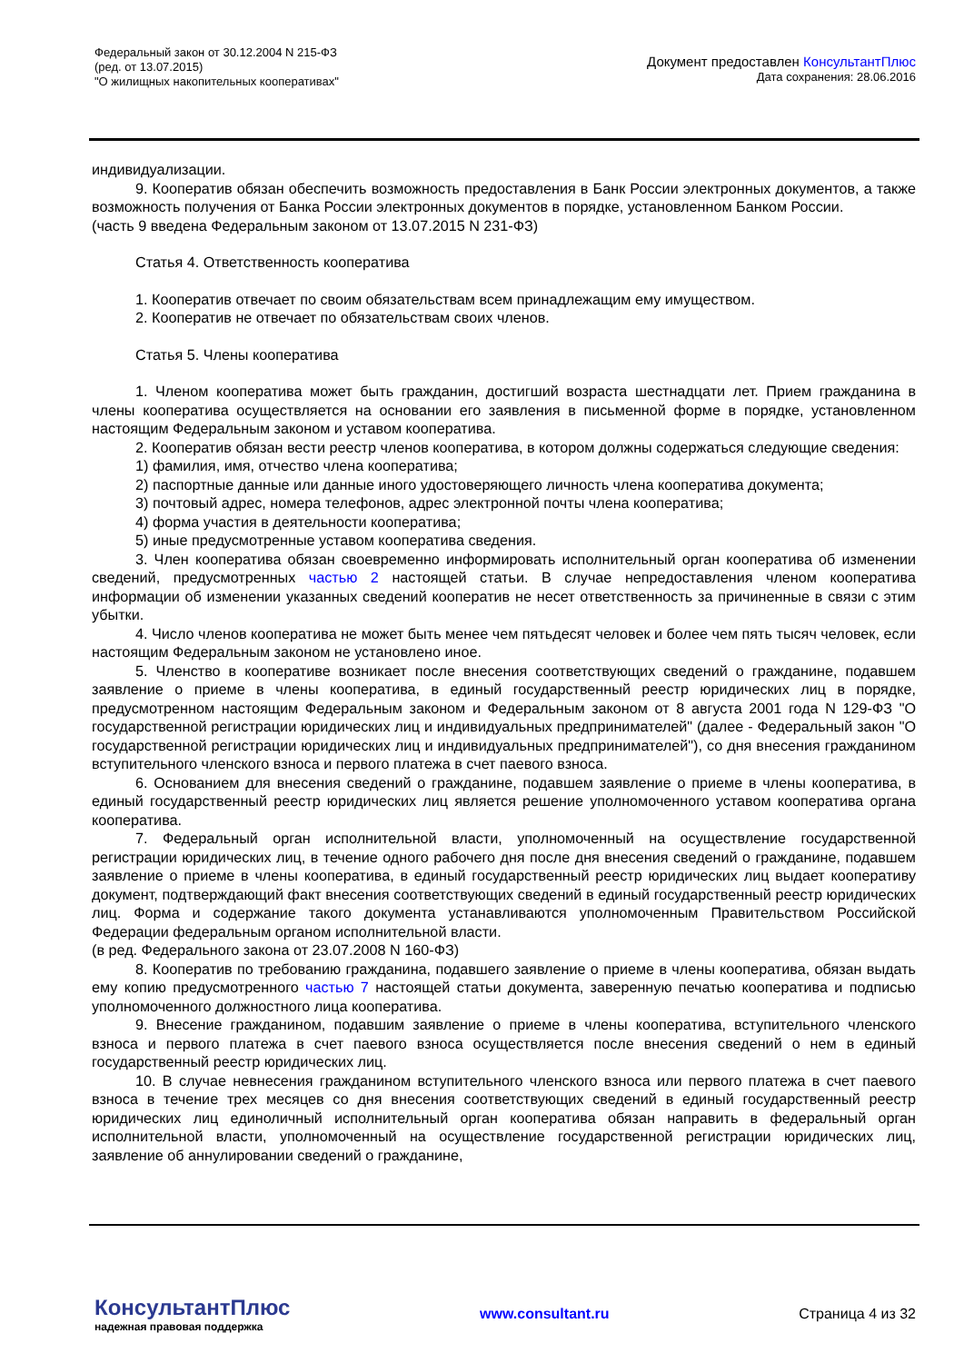Федеральный закон от 30.12.2004 N 215-ФЗ
(ред. от 13.07.2015)
"О жилищных накопительных кооперативах"
Документ предоставлен КонсультантПлюс
Дата сохранения: 28.06.2016
индивидуализации.
9. Кооператив обязан обеспечить возможность предоставления в Банк России электронных документов, а также возможность получения от Банка России электронных документов в порядке, установленном Банком России.
(часть 9 введена Федеральным законом от 13.07.2015 N 231-ФЗ)
Статья 4. Ответственность кооператива
1. Кооператив отвечает по своим обязательствам всем принадлежащим ему имуществом.
2. Кооператив не отвечает по обязательствам своих членов.
Статья 5. Члены кооператива
1. Членом кооператива может быть гражданин, достигший возраста шестнадцати лет. Прием гражданина в члены кооператива осуществляется на основании его заявления в письменной форме в порядке, установленном настоящим Федеральным законом и уставом кооператива.
2. Кооператив обязан вести реестр членов кооператива, в котором должны содержаться следующие сведения:
1) фамилия, имя, отчество члена кооператива;
2) паспортные данные или данные иного удостоверяющего личность члена кооператива документа;
3) почтовый адрес, номера телефонов, адрес электронной почты члена кооператива;
4) форма участия в деятельности кооператива;
5) иные предусмотренные уставом кооператива сведения.
3. Член кооператива обязан своевременно информировать исполнительный орган кооператива об изменении сведений, предусмотренных частью 2 настоящей статьи. В случае непредоставления членом кооператива информации об изменении указанных сведений кооператив не несет ответственность за причиненные в связи с этим убытки.
4. Число членов кооператива не может быть менее чем пятьдесят человек и более чем пять тысяч человек, если настоящим Федеральным законом не установлено иное.
5. Членство в кооперативе возникает после внесения соответствующих сведений о гражданине, подавшем заявление о приеме в члены кооператива, в единый государственный реестр юридических лиц в порядке, предусмотренном настоящим Федеральным законом и Федеральным законом от 8 августа 2001 года N 129-ФЗ "О государственной регистрации юридических лиц и индивидуальных предпринимателей" (далее - Федеральный закон "О государственной регистрации юридических лиц и индивидуальных предпринимателей"), со дня внесения гражданином вступительного членского взноса и первого платежа в счет паевого взноса.
6. Основанием для внесения сведений о гражданине, подавшем заявление о приеме в члены кооператива, в единый государственный реестр юридических лиц является решение уполномоченного уставом кооператива органа кооператива.
7. Федеральный орган исполнительной власти, уполномоченный на осуществление государственной регистрации юридических лиц, в течение одного рабочего дня после дня внесения сведений о гражданине, подавшем заявление о приеме в члены кооператива, в единый государственный реестр юридических лиц выдает кооперативу документ, подтверждающий факт внесения соответствующих сведений в единый государственный реестр юридических лиц. Форма и содержание такого документа устанавливаются уполномоченным Правительством Российской Федерации федеральным органом исполнительной власти.
(в ред. Федерального закона от 23.07.2008 N 160-ФЗ)
8. Кооператив по требованию гражданина, подавшего заявление о приеме в члены кооператива, обязан выдать ему копию предусмотренного частью 7 настоящей статьи документа, заверенную печатью кооператива и подписью уполномоченного должностного лица кооператива.
9. Внесение гражданином, подавшим заявление о приеме в члены кооператива, вступительного членского взноса и первого платежа в счет паевого взноса осуществляется после внесения сведений о нем в единый государственный реестр юридических лиц.
10. В случае невнесения гражданином вступительного членского взноса или первого платежа в счет паевого взноса в течение трех месяцев со дня внесения соответствующих сведений в единый государственный реестр юридических лиц единоличный исполнительный орган кооператива обязан направить в федеральный орган исполнительной власти, уполномоченный на осуществление государственной регистрации юридических лиц, заявление об аннулировании сведений о гражданине,
КонсультантПлюс
надежная правовая поддержка
www.consultant.ru Страница 4 из 32